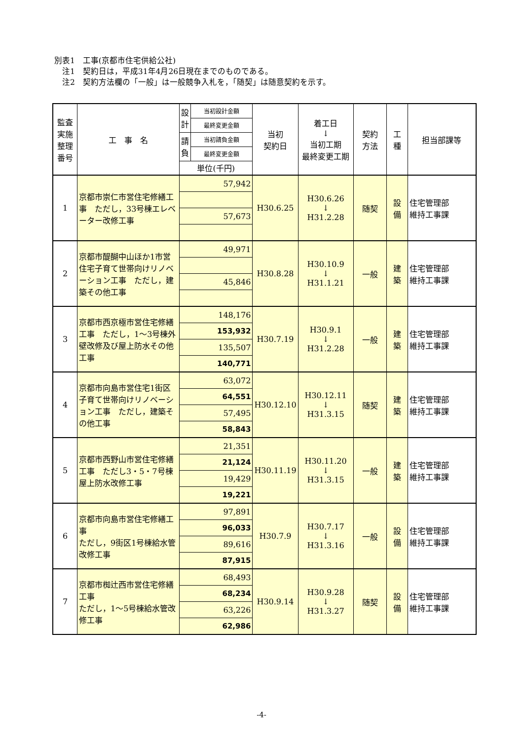別表1　工事(京都市住宅供給公社)
　注1　契約日は，平成31年4月26日現在までのものである。
　注2　契約方法欄の「一般」は一般競争入札を，「随契」は随意契約を示す。
| 監査 実施 整理 番号 | 工 事 名 | 設計 | 当初設計金額 | 当初 契約日 | 着工日 ↓ 当初工期 最終変更工期 | 契約 方法 | 工 種 | 担当部課等 |
| --- | --- | --- | --- | --- | --- | --- | --- | --- |
| | | | 最終変更金額 | | | | | |
| | | 請負 | 当初請負金額 | | | | | |
| | | | 最終変更金額 | | | | | |
| | | 単位(千円) | | | | | | |
| 1 | 京都市崇仁市営住宅修繕工事 ただし，33号棟エレベーター改修工事 | 57,942 | | H30.6.25 | H30.6.26 ↓ H31.2.28 | 随契 | 設 備 | 住宅管理部 維持工事課 |
| | | 57,673 | | | | | | |
| 2 | 京都市醍醐中山ほか1市営住宅子育て世帯向けリノベーション工事 ただし，建築その他工事 | 49,971 | | H30.8.28 | H30.10.9 ↓ H31.1.21 | 一般 | 建 築 | 住宅管理部 維持工事課 |
| | | 45,846 | | | | | | |
| 3 | 京都市西京極市営住宅修繕工事 ただし，1～3号棟外壁改修及び屋上防水その他工事 | 148,176 | | H30.7.19 | H30.9.1 ↓ H31.2.28 | 一般 | 建 築 | 住宅管理部 維持工事課 |
| | | 153,932 | | | | | | |
| | | 135,507 | | | | | | |
| | | 140,771 | | | | | | |
| 4 | 京都市向島市営住宅1街区子育て世帯向けリノベーション工事 ただし，建築その他工事 | 63,072 | | H30.12.10 | H30.12.11 ↓ H31.3.15 | 随契 | 建 築 | 住宅管理部 維持工事課 |
| | | 64,551 | | | | | | |
| | | 57,495 | | | | | | |
| | | 58,843 | | | | | | |
| 5 | 京都市西野山市営住宅修繕工事 ただし3・5・7号棟屋上防水改修工事 | 21,351 | | H30.11.19 | H30.11.20 ↓ H31.3.15 | 一般 | 建 築 | 住宅管理部 維持工事課 |
| | | 21,124 | | | | | | |
| | | 19,429 | | | | | | |
| | | 19,221 | | | | | | |
| 6 | 京都市向島市営住宅修繕工事 ただし，9街区1号棟給水管改修工事 | 97,891 | | H30.7.9 | H30.7.17 ↓ H31.3.16 | 一般 | 設 備 | 住宅管理部 維持工事課 |
| | | 96,033 | | | | | | |
| | | 89,616 | | | | | | |
| | | 87,915 | | | | | | |
| 7 | 京都市椥辻西市営住宅修繕工事 ただし，1～5号棟給水管改修工事 | 68,493 | | H30.9.14 | H30.9.28 ↓ H31.3.27 | 随契 | 設 備 | 住宅管理部 維持工事課 |
| | | 68,234 | | | | | | |
| | | 63,226 | | | | | | |
| | | 62,986 | | | | | | |
-4-